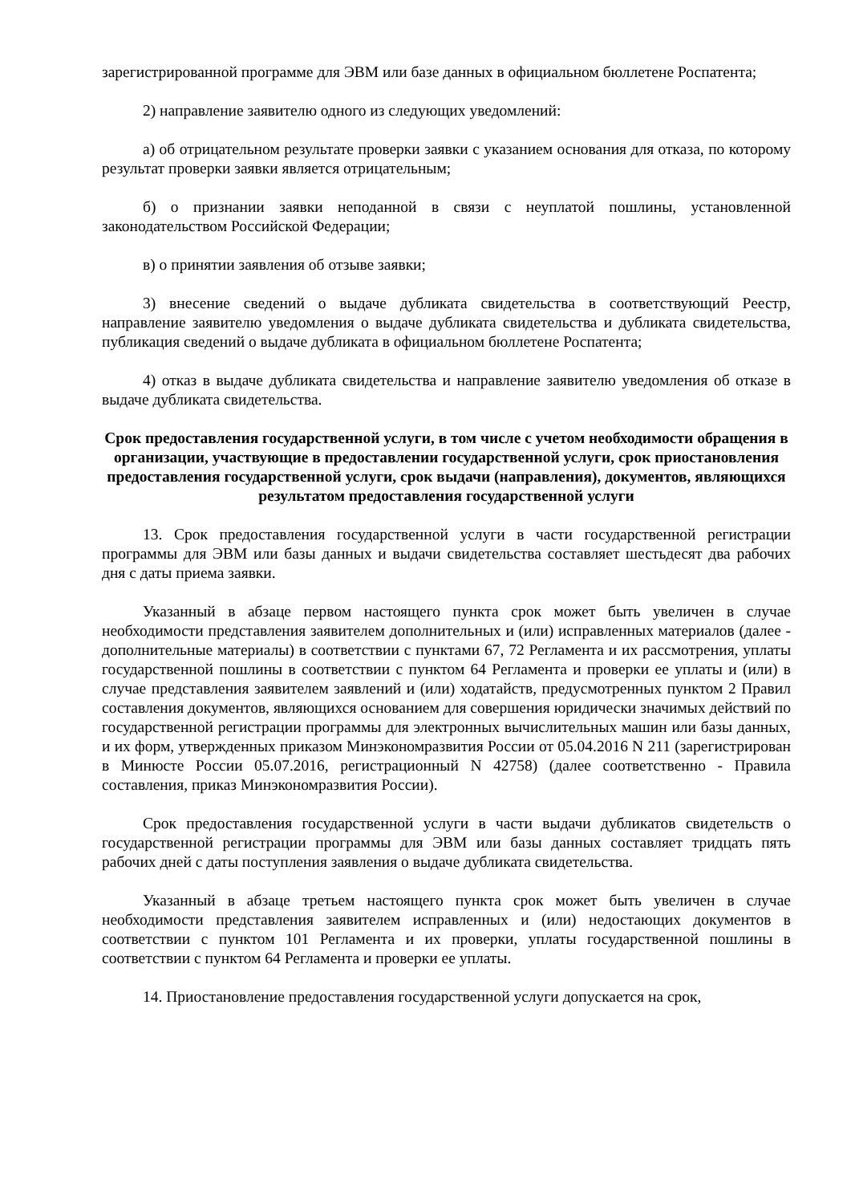зарегистрированной программе для ЭВМ или базе данных в официальном бюллетене Роспатента;
2) направление заявителю одного из следующих уведомлений:
а) об отрицательном результате проверки заявки с указанием основания для отказа, по которому результат проверки заявки является отрицательным;
б) о признании заявки неподанной в связи с неуплатой пошлины, установленной законодательством Российской Федерации;
в) о принятии заявления об отзыве заявки;
3) внесение сведений о выдаче дубликата свидетельства в соответствующий Реестр, направление заявителю уведомления о выдаче дубликата свидетельства и дубликата свидетельства, публикация сведений о выдаче дубликата в официальном бюллетене Роспатента;
4) отказ в выдаче дубликата свидетельства и направление заявителю уведомления об отказе в выдаче дубликата свидетельства.
Срок предоставления государственной услуги, в том числе с учетом необходимости обращения в организации, участвующие в предоставлении государственной услуги, срок приостановления предоставления государственной услуги, срок выдачи (направления), документов, являющихся результатом предоставления государственной услуги
13. Срок предоставления государственной услуги в части государственной регистрации программы для ЭВМ или базы данных и выдачи свидетельства составляет шестьдесят два рабочих дня с даты приема заявки.
Указанный в абзаце первом настоящего пункта срок может быть увеличен в случае необходимости представления заявителем дополнительных и (или) исправленных материалов (далее - дополнительные материалы) в соответствии с пунктами 67, 72 Регламента и их рассмотрения, уплаты государственной пошлины в соответствии с пунктом 64 Регламента и проверки ее уплаты и (или) в случае представления заявителем заявлений и (или) ходатайств, предусмотренных пунктом 2 Правил составления документов, являющихся основанием для совершения юридически значимых действий по государственной регистрации программы для электронных вычислительных машин или базы данных, и их форм, утвержденных приказом Минэкономразвития России от 05.04.2016 N 211 (зарегистрирован в Минюсте России 05.07.2016, регистрационный N 42758) (далее соответственно - Правила составления, приказ Минэкономразвития России).
Срок предоставления государственной услуги в части выдачи дубликатов свидетельств о государственной регистрации программы для ЭВМ или базы данных составляет тридцать пять рабочих дней с даты поступления заявления о выдаче дубликата свидетельства.
Указанный в абзаце третьем настоящего пункта срок может быть увеличен в случае необходимости представления заявителем исправленных и (или) недостающих документов в соответствии с пунктом 101 Регламента и их проверки, уплаты государственной пошлины в соответствии с пунктом 64 Регламента и проверки ее уплаты.
14. Приостановление предоставления государственной услуги допускается на срок,